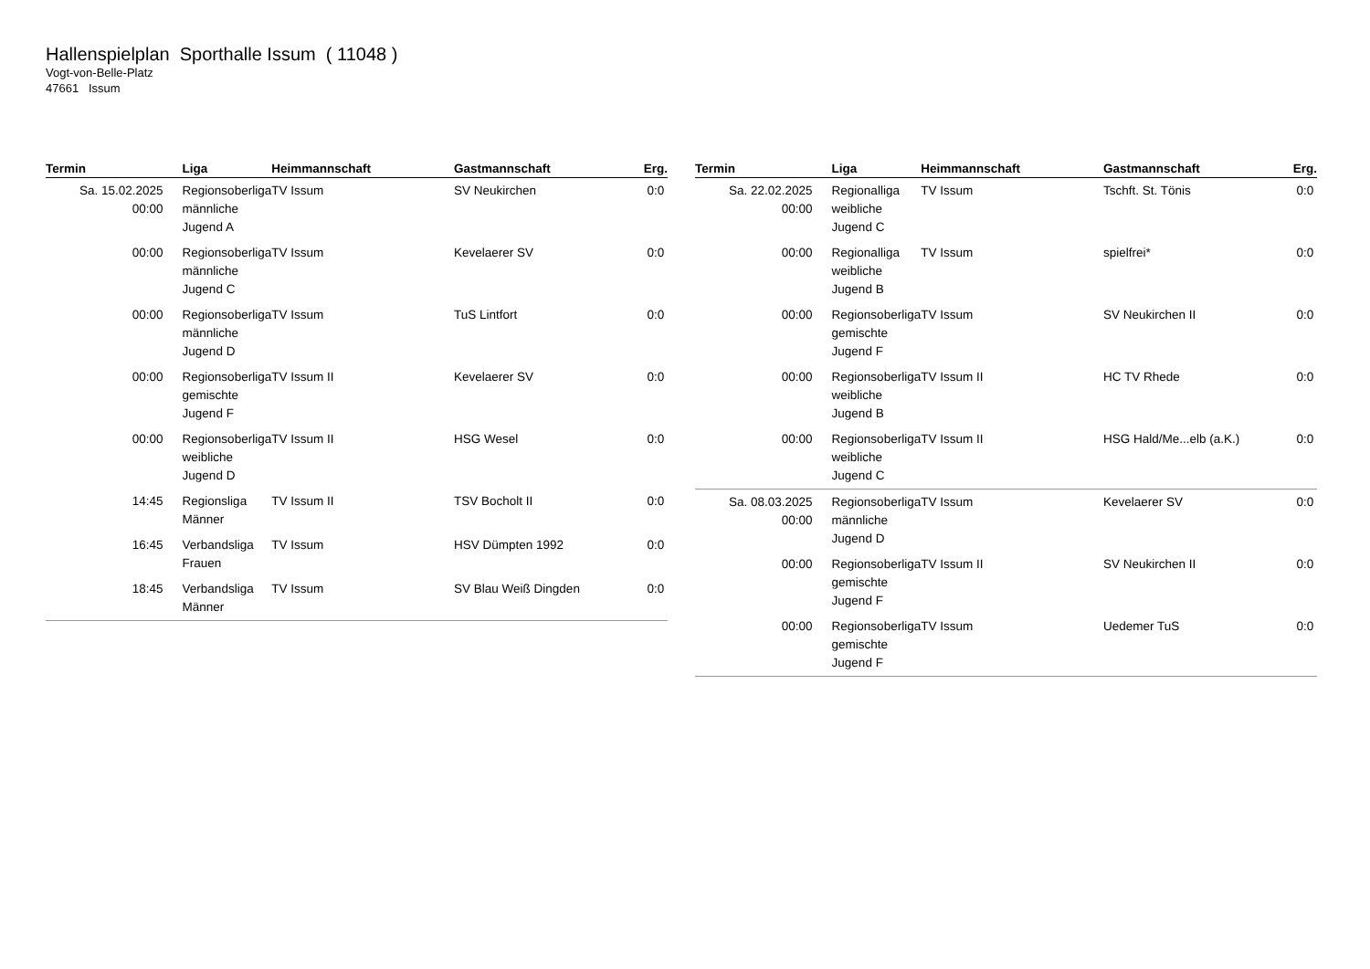Hallenspielplan Sporthalle Issum ( 11048 )
Vogt-von-Belle-Platz
47661 Issum
| Termin | Liga | Heimmannschaft | Gastmannschaft | Erg. |
| --- | --- | --- | --- | --- |
| Sa. 15.02.2025 00:00 | Regionsoberliga männliche Jugend A | TV Issum | SV Neukirchen | 0:0 |
| 00:00 | Regionsoberliga männliche Jugend C | TV Issum | Kevelaerer SV | 0:0 |
| 00:00 | Regionsoberliga männliche Jugend D | TV Issum | TuS Lintfort | 0:0 |
| 00:00 | Regionsoberliga gemischte Jugend F | TV Issum II | Kevelaerer SV | 0:0 |
| 00:00 | Regionsoberliga weibliche Jugend D | TV Issum II | HSG Wesel | 0:0 |
| 14:45 | Regionsliga Männer | TV Issum II | TSV Bocholt II | 0:0 |
| 16:45 | Verbandsliga Frauen | TV Issum | HSV Dümpten 1992 | 0:0 |
| 18:45 | Verbandsliga Männer | TV Issum | SV Blau Weiß Dingden | 0:0 |
| Termin | Liga | Heimmannschaft | Gastmannschaft | Erg. |
| --- | --- | --- | --- | --- |
| Sa. 22.02.2025 00:00 | Regionalliga weibliche Jugend C | TV Issum | Tschft. St. Tönis | 0:0 |
| 00:00 | Regionalliga weibliche Jugend B | TV Issum | spielfrei* | 0:0 |
| 00:00 | Regionsoberliga gemischte Jugend F | TV Issum | SV Neukirchen II | 0:0 |
| 00:00 | Regionsoberliga weibliche Jugend B | TV Issum II | HC TV Rhede | 0:0 |
| 00:00 | Regionsoberliga weibliche Jugend C | TV Issum II | HSG Hald/Me...elb (a.K.) | 0:0 |
| Sa. 08.03.2025 00:00 | Regionsoberliga männliche Jugend D | TV Issum | Kevelaerer SV | 0:0 |
| 00:00 | Regionsoberliga gemischte Jugend F | TV Issum II | SV Neukirchen II | 0:0 |
| 00:00 | Regionsoberliga gemischte Jugend F | TV Issum | Uedemer TuS | 0:0 |